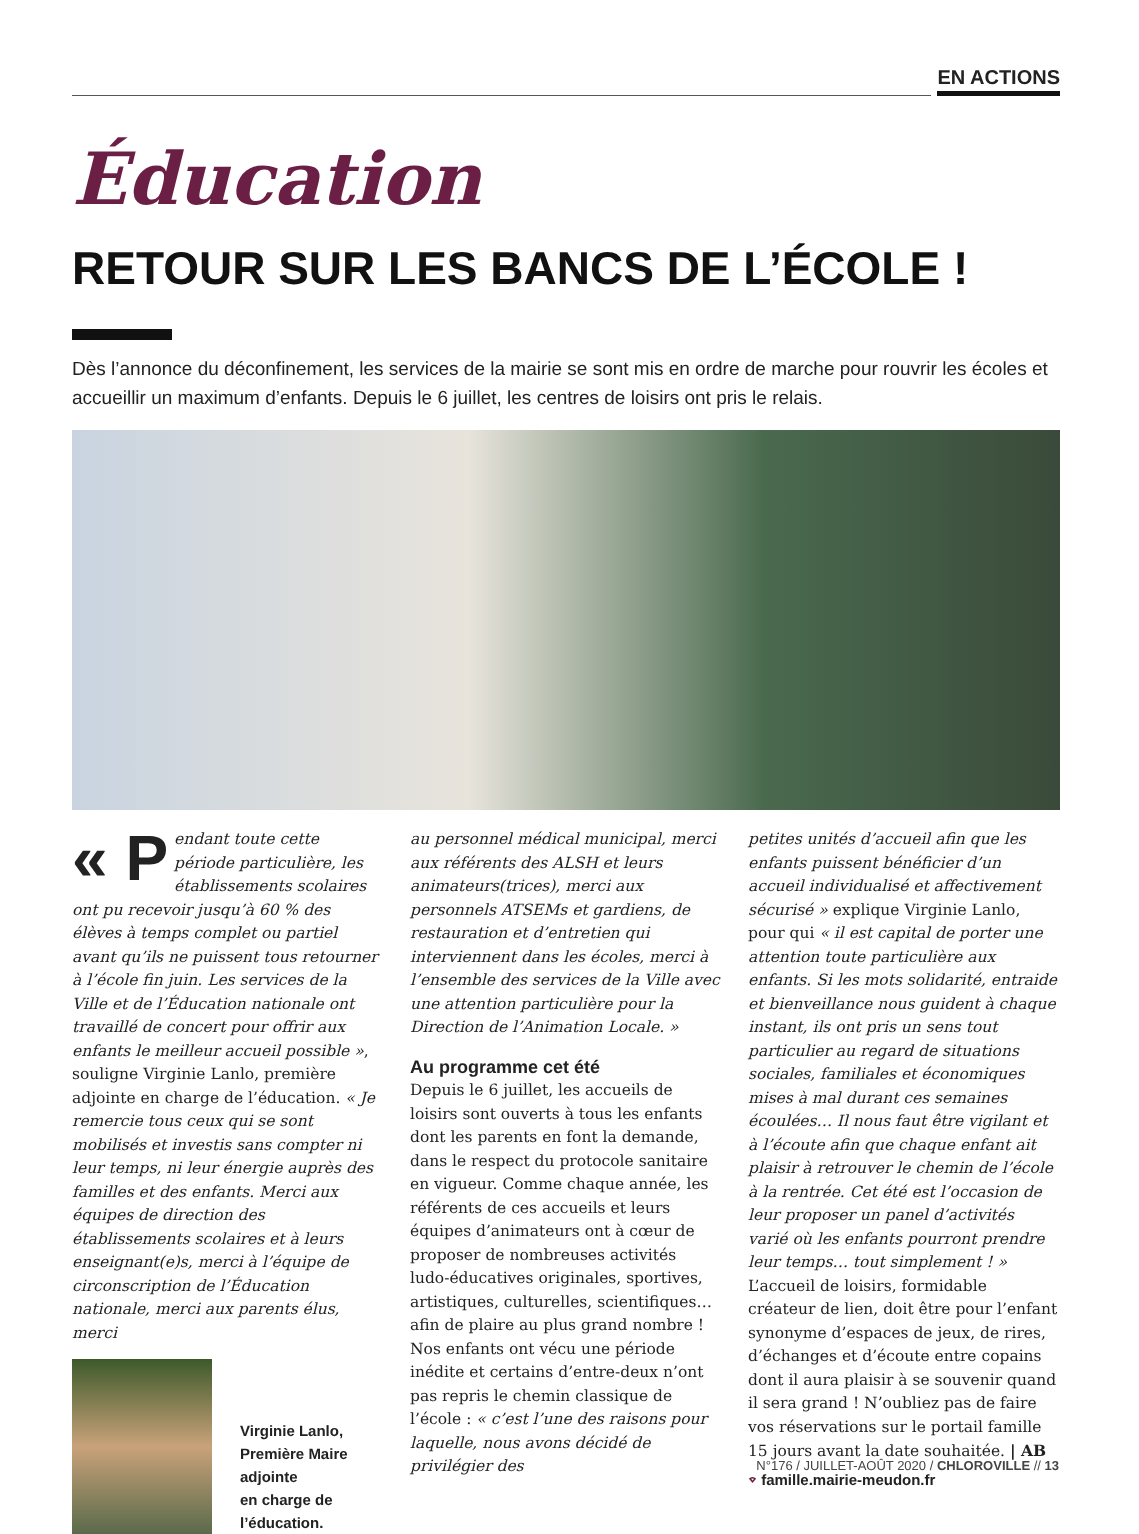EN ACTIONS
Éducation
RETOUR SUR LES BANCS DE L’ÉCOLE !
Dès l’annonce du déconfinement, les services de la mairie se sont mis en ordre de marche pour rouvrir les écoles et accueillir un maximum d’enfants. Depuis le 6 juillet, les centres de loisirs ont pris le relais.
« P endant toute cette période particulière, les établissements scolaires ont pu recevoir jusqu’à 60 % des élèves à temps complet ou partiel avant qu’ils ne puissent tous retourner à l’école fin juin. Les services de la Ville et de l’Éducation nationale ont travaillé de concert pour offrir aux enfants le meilleur accueil possible », souligne Virginie Lanlo, première adjointe en charge de l’éducation. « Je remercie tous ceux qui se sont mobilisés et investis sans compter ni leur temps, ni leur énergie auprès des familles et des enfants. Merci aux équipes de direction des établissements scolaires et à leurs enseignant(e)s, merci à l’équipe de circonscription de l’Éducation nationale, merci aux parents élus, merci
Virginie Lanlo,
Première Maire
adjointe
en charge de
l’éducation.
au personnel médical municipal, merci aux référents des ALSH et leurs animateurs(trices), merci aux personnels ATSEMs et gardiens, de restauration et d’entretien qui interviennent dans les écoles, merci à l’ensemble des services de la Ville avec une attention particulière pour la Direction de l’Animation Locale. »
Au programme cet été
Depuis le 6 juillet, les accueils de loisirs sont ouverts à tous les enfants dont les parents en font la demande, dans le respect du protocole sanitaire en vigueur. Comme chaque année, les référents de ces accueils et leurs équipes d’animateurs ont à cœur de proposer de nombreuses activités ludo-éducatives originales, sportives, artistiques, culturelles, scientifiques… afin de plaire au plus grand nombre ! Nos enfants ont vécu une période inédite et certains d’entre-deux n’ont pas repris le chemin classique de l’école : « c’est l’une des raisons pour laquelle, nous avons décidé de privilégier des
petites unités d’accueil afin que les enfants puissent bénéficier d’un accueil individualisé et affectivement sécurisé » explique Virginie Lanlo, pour qui « il est capital de porter une attention toute particulière aux enfants. Si les mots solidarité, entraide et bienveillance nous guident à chaque instant, ils ont pris un sens tout particulier au regard de situations sociales, familiales et économiques mises à mal durant ces semaines écoulées… Il nous faut être vigilant et à l’écoute afin que chaque enfant ait plaisir à retrouver le chemin de l’école à la rentrée. Cet été est l’occasion de leur proposer un panel d’activités varié où les enfants pourront prendre leur temps… tout simplement ! » L’accueil de loisirs, formidable créateur de lien, doit être pour l’enfant synonyme d’espaces de jeux, de rires, d’échanges et d’écoute entre copains dont il aura plaisir à se souvenir quand il sera grand ! N’oubliez pas de faire vos réservations sur le portail famille 15 jours avant la date souhaitée. | AB
⌔ famille.mairie-meudon.fr
N°176 / JUILLET-AOÛT 2020 / CHLOROVILLE // 13